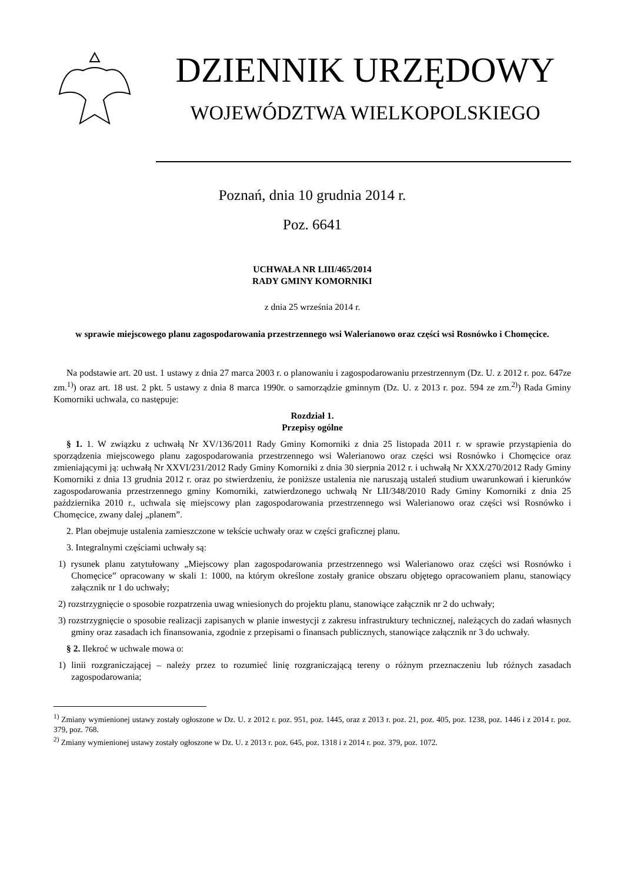DZIENNIK URZĘDOWY
WOJEWÓDZTWA WIELKOPOLSKIEGO
Poznań, dnia 10 grudnia 2014 r.
Poz. 6641
UCHWAŁA NR LIII/465/2014
RADY GMINY KOMORNIKI
z dnia 25 września 2014 r.
w sprawie miejscowego planu zagospodarowania przestrzennego wsi Walerianowo oraz części wsi Rosnówko i Chomęcice.
Na podstawie art. 20 ust. 1 ustawy z dnia 27 marca 2003 r. o planowaniu i zagospodarowaniu przestrzennym (Dz. U. z 2012 r. poz. 647ze zm.<sup>1)</sup>) oraz art. 18 ust. 2 pkt. 5 ustawy z dnia 8 marca 1990r. o samorządzie gminnym (Dz. U. z 2013 r. poz. 594 ze zm.<sup>2)</sup>) Rada Gminy Komorniki uchwala, co następuje:
Rozdział 1.
Przepisy ogólne
§ 1. 1. W związku z uchwałą Nr XV/136/2011 Rady Gminy Komorniki z dnia 25 listopada 2011 r. w sprawie przystąpienia do sporządzenia miejscowego planu zagospodarowania przestrzennego wsi Walerianowo oraz części wsi Rosnówko i Chomęcice oraz zmieniającymi ją: uchwałą Nr XXVI/231/2012 Rady Gminy Komorniki z dnia 30 sierpnia 2012 r. i uchwałą Nr XXX/270/2012 Rady Gminy Komorniki z dnia 13 grudnia 2012 r. oraz po stwierdzeniu, że poniższe ustalenia nie naruszają ustaleń studium uwarunkowań i kierunków zagospodarowania przestrzennego gminy Komorniki, zatwierdzonego uchwałą Nr LII/348/2010 Rady Gminy Komorniki z dnia 25 października 2010 r., uchwala się miejscowy plan zagospodarowania przestrzennego wsi Walerianowo oraz części wsi Rosnówko i Chomęcice, zwany dalej „planem”.
2. Plan obejmuje ustalenia zamieszczone w tekście uchwały oraz w części graficznej planu.
3. Integralnymi częściami uchwały są:
1) rysunek planu zatytułowany „Miejscowy plan zagospodarowania przestrzennego wsi Walerianowo oraz części wsi Rosnówko i Chomęcice” opracowany w skali 1: 1000, na którym określone zostały granice obszaru objętego opracowaniem planu, stanowiący załącznik nr 1 do uchwały;
2) rozstrzygnięcie o sposobie rozpatrzenia uwag wniesionych do projektu planu, stanowiące załącznik nr 2 do uchwały;
3) rozstrzygnięcie o sposobie realizacji zapisanych w planie inwestycji z zakresu infrastruktury technicznej, należących do zadań własnych gminy oraz zasadach ich finansowania, zgodnie z przepisami o finansach publicznych, stanowiące załącznik nr 3 do uchwały.
§ 2. Ilekroć w uchwale mowa o:
1) linii rozgraniczającej – należy przez to rozumieć linię rozgraniczającą tereny o różnym przeznaczeniu lub różnych zasadach zagospodarowania;
<sup>1)</sup> Zmiany wymienionej ustawy zostały ogłoszone w Dz. U. z 2012 r. poz. 951, poz. 1445, oraz z 2013 r. poz. 21, poz. 405, poz. 1238, poz. 1446 i z 2014 r. poz. 379, poz. 768.
<sup>2)</sup> Zmiany wymienionej ustawy zostały ogłoszone w Dz. U. z 2013 r. poz. 645, poz. 1318 i z 2014 r. poz. 379, poz. 1072.